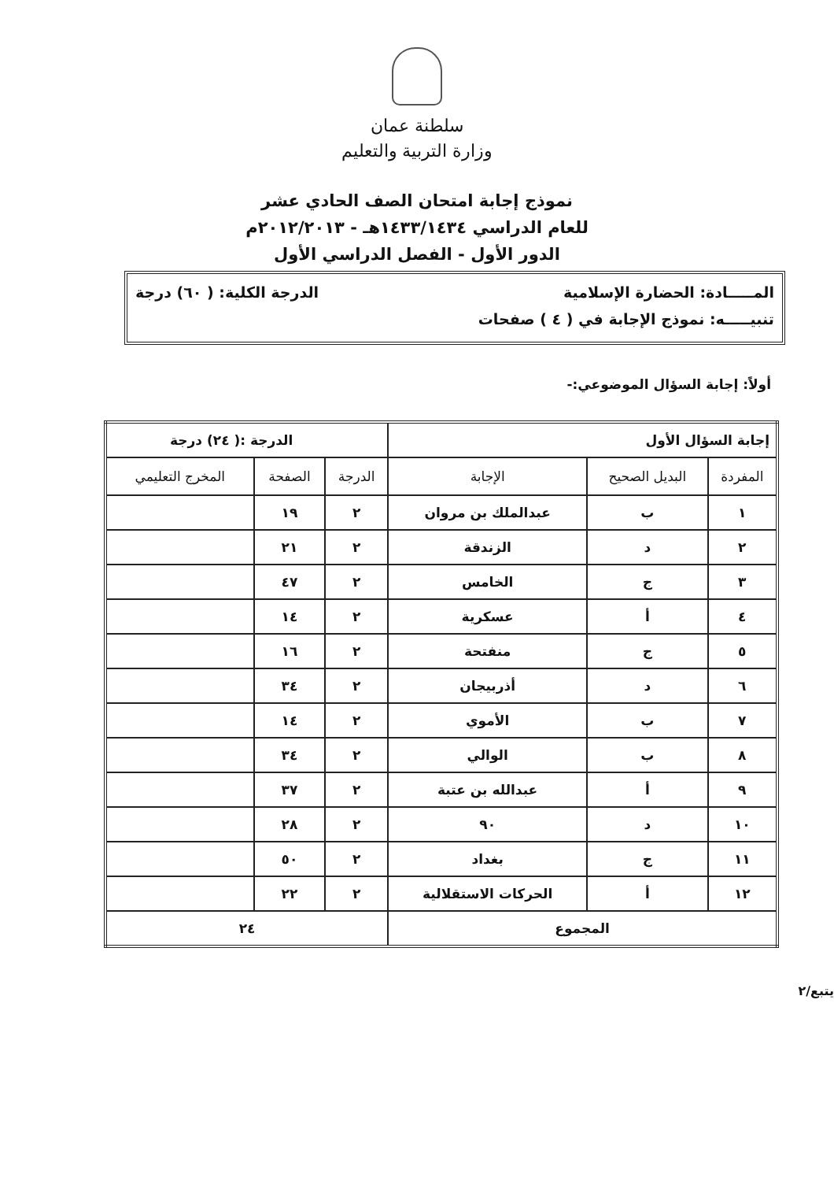سلطنة عمان
وزارة التربية والتعليم
نموذج إجابة امتحان الصف الحادي عشر
للعام الدراسي ١٤٣٣/١٤٣٤هـ - ٢٠١٢/٢٠١٣م
الدور الأول - الفصل الدراسي الأول
المـــــادة: الحضارة الإسلامية الدرجة الكلية: ( ٦٠) درجة
تنبيـــــه: نموذج الإجابة في ( ٤ ) صفحات
أولاً: إجابة السؤال الموضوعي:-
| إجابة السؤال الأول | | | الدرجة :( ٢٤) درجة | | |
| المفردة | البديل الصحيح | الإجابة | الدرجة | الصفحة | المخرج التعليمي |
| ١ | ب | عبدالملك بن مروان | ٢ | ١٩ | |
| ٢ | د | الزندقة | ٢ | ٢١ | |
| ٣ | ج | الخامس | ٢ | ٤٧ | |
| ٤ | أ | عسكرية | ٢ | ١٤ | |
| ٥ | ج | منفتحة | ٢ | ١٦ | |
| ٦ | د | أذربيجان | ٢ | ٣٤ | |
| ٧ | ب | الأموي | ٢ | ١٤ | |
| ٨ | ب | الوالي | ٢ | ٣٤ | |
| ٩ | أ | عبدالله بن عتبة | ٢ | ٣٧ | |
| ١٠ | د | ٩٠ | ٢ | ٢٨ | |
| ١١ | ج | بغداد | ٢ | ٥٠ | |
| ١٢ | أ | الحركات الاستقلالية | ٢ | ٢٢ | |
| المجموع | | | ٢٤ | | |
يتبع/٢